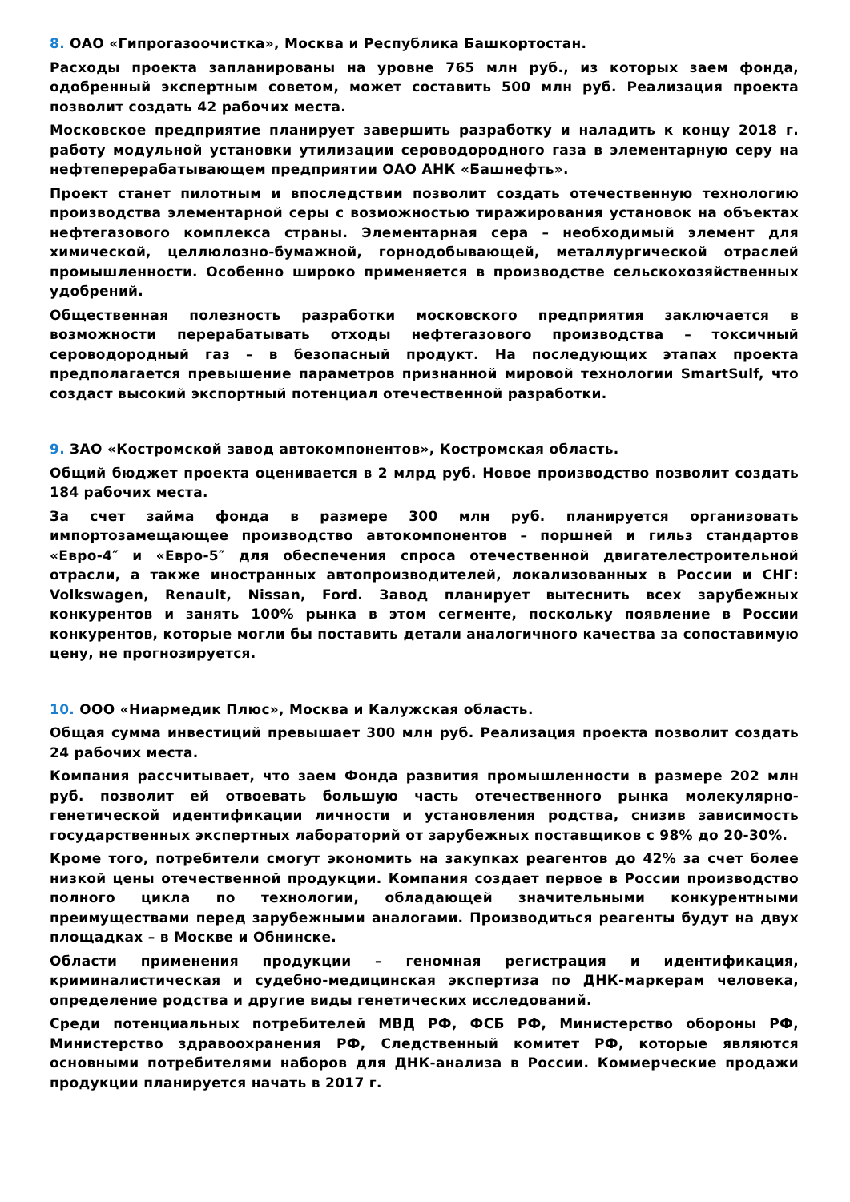8. ОАО «Гипрогазоочистка», Москва и Республика Башкортостан.
Расходы проекта запланированы на уровне 765 млн руб., из которых заем фонда, одобренный экспертным советом, может составить 500 млн руб. Реализация проекта позволит создать 42 рабочих места.
Московское предприятие планирует завершить разработку и наладить к концу 2018 г. работу модульной установки утилизации сероводородного газа в элементарную серу на нефтеперерабатывающем предприятии ОАО АНК «Башнефть».
Проект станет пилотным и впоследствии позволит создать отечественную технологию производства элементарной серы с возможностью тиражирования установок на объектах нефтегазового комплекса страны. Элементарная сера – необходимый элемент для химической, целлюлозно-бумажной, горнодобывающей, металлургической отраслей промышленности. Особенно широко применяется в производстве сельскохозяйственных удобрений.
Общественная полезность разработки московского предприятия заключается в возможности перерабатывать отходы нефтегазового производства – токсичный сероводородный газ – в безопасный продукт. На последующих этапах проекта предполагается превышение параметров признанной мировой технологии SmartSulf, что создаст высокий экспортный потенциал отечественной разработки.
9. ЗАО «Костромской завод автокомпонентов», Костромская область.
Общий бюджет проекта оценивается в 2 млрд руб. Новое производство позволит создать 184 рабочих места.
За счет займа фонда в размере 300 млн руб. планируется организовать импортозамещающее производство автокомпонентов – поршней и гильз стандартов «Евро-4″ и «Евро-5″ для обеспечения спроса отечественной двигателестроительной отрасли, а также иностранных автопроизводителей, локализованных в России и СНГ: Volkswagen, Renault, Nissan, Ford. Завод планирует вытеснить всех зарубежных конкурентов и занять 100% рынка в этом сегменте, поскольку появление в России конкурентов, которые могли бы поставить детали аналогичного качества за сопоставимую цену, не прогнозируется.
10. ООО «Ниармедик Плюс», Москва и Калужская область.
Общая сумма инвестиций превышает 300 млн руб. Реализация проекта позволит создать 24 рабочих места.
Компания рассчитывает, что заем Фонда развития промышленности в размере 202 млн руб. позволит ей отвоевать большую часть отечественного рынка молекулярно-генетической идентификации личности и установления родства, снизив зависимость государственных экспертных лабораторий от зарубежных поставщиков с 98% до 20-30%.
Кроме того, потребители смогут экономить на закупках реагентов до 42% за счет более низкой цены отечественной продукции. Компания создает первое в России производство полного цикла по технологии, обладающей значительными конкурентными преимуществами перед зарубежными аналогами. Производиться реагенты будут на двух площадках – в Москве и Обнинске.
Области применения продукции – геномная регистрация и идентификация, криминалистическая и судебно-медицинская экспертиза по ДНК-маркерам человека, определение родства и другие виды генетических исследований.
Среди потенциальных потребителей МВД РФ, ФСБ РФ, Министерство обороны РФ, Министерство здравоохранения РФ, Следственный комитет РФ, которые являются основными потребителями наборов для ДНК-анализа в России. Коммерческие продажи продукции планируется начать в 2017 г.